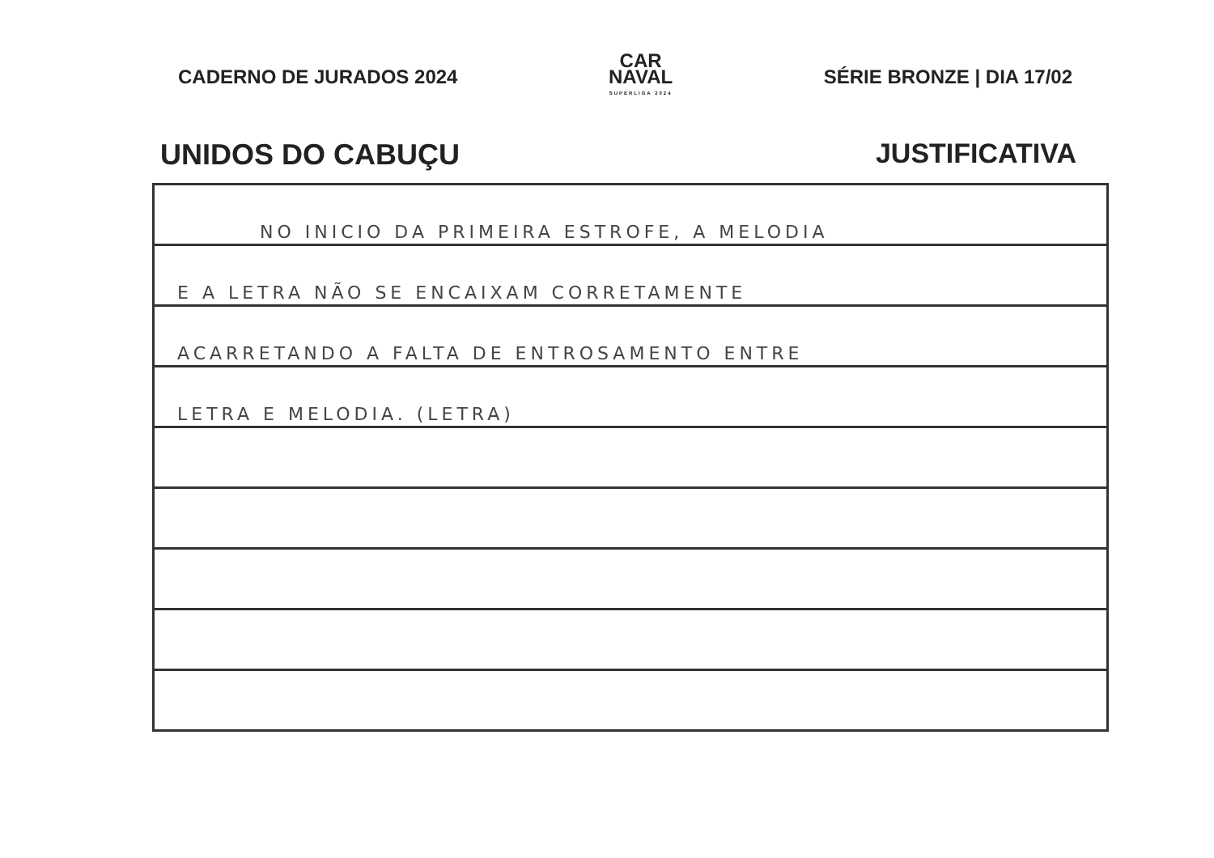CADERNO DE JURADOS 2024
CAR
NAVAL
SUPERLIGA 2024
SÉRIE BRONZE | DIA 17/02
UNIDOS DO CABUÇU JUSTIFICATIVA
NO INICIO DA PRIMEIRA ESTROFE, A MELODIA
E A LETRA NÃO SE ENCAIXAM CORRETAMENTE
ACARRETANDO A FALTA DE ENTROSAMENTO ENTRE
LETRA E MELODIA. (LETRA)